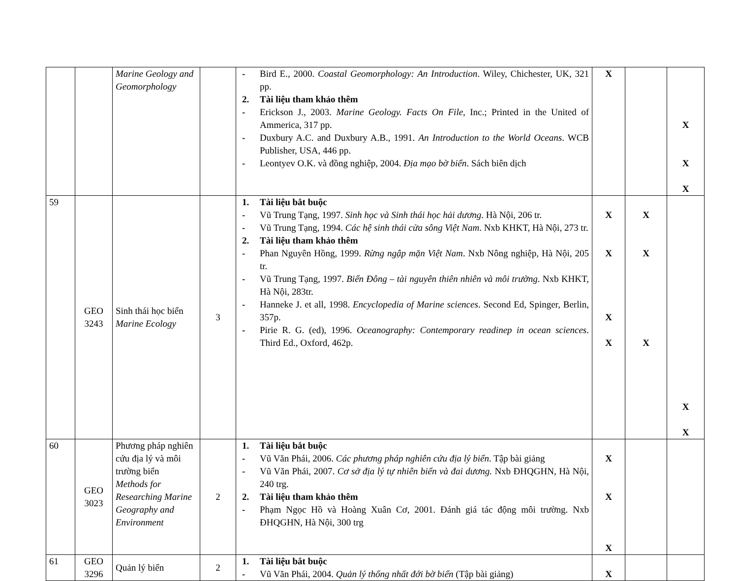| | | Marine Geology and Geomorphology | | - Bird E., 2000. Coastal Geomorphology: An Introduction . Wiley, Chichester, UK, 321 pp. 2. Tài liệu tham khảo thêm - Erickson J., 2003. Marine Geology. Facts On File , Inc.; Printed in the United of Ammerica, 317 pp. - Duxbury A.C. and Duxbury A.B., 1991. An Introduction to the World Oceans . WCB Publisher, USA, 446 pp. - Leontyev O.K. và đồng nghiệp, 2004. Địa mạo bờ biển . Sách biên dịch | X | | X X X |
| 59 | GEO 3243 | Sinh thái học biển Marine Ecology | 3 | 1. Tài liệu bắt buộc - Vũ Trung Tạng, 1997. Sinh học và Sinh thái học hải dương . Hà Nội, 206 tr. - Vũ Trung Tạng, 1994. Các hệ sinh thái cửa sông Việt Nam . Nxb KHKT, Hà Nội, 273 tr. 2. Tài liệu tham khảo thêm - Phan Nguyên Hồng, 1999. Rừng ngập mặn Việt Nam . Nxb Nông nghiệp, Hà Nội, 205 tr. - Vũ Trung Tạng, 1997. Biển Đông – tài nguyên thiên nhiên và môi trường . Nxb KHKT, Hà Nội, 283tr. - Hanneke J. et all, 1998. Encyclopedia of Marine sciences . Second Ed, Spinger, Berlin, 357p. - Pirie R. G. (ed), 1996. Oceanography: Contemporary readinep in ocean sciences . Third Ed., Oxford, 462p. | X X X X | X X X | X X |
| 60 | GEO 3023 | Phương pháp nghiên cứu địa lý và môi trường biển Methods for Researching Marine Geography and Environment | 2 | 1. Tài liệu bắt buộc - Vũ Văn Phái, 2006. Các phương pháp nghiên cứu địa lý biển . Tập bài giảng - Vũ Văn Phái, 2007. Cơ sở địa lý tự nhiên biển và đai dương. Nxb ĐHQGHN, Hà Nội, 240 trg. 2. Tài liệu tham khảo thêm - Phạm Ngọc Hồ và Hoàng Xuân Cơ, 2001. Đánh giá tác động môi trường. Nxb ĐHQGHN, Hà Nội, 300 trg | X X X | | |
| 61 | GEO 3296 | Quản lý biển | 2 | 1. Tài liệu bắt buộc - Vũ Văn Phái, 2004. Quản lý thống nhất đới bờ biển (Tập bài giảng) | X | | |